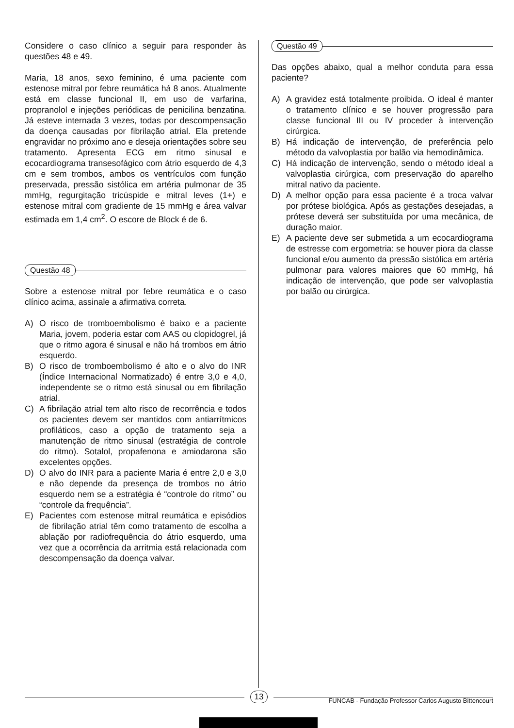Considere o caso clínico a seguir para responder às questões 48 e 49.
Maria, 18 anos, sexo feminino, é uma paciente com estenose mitral por febre reumática há 8 anos. Atualmente está em classe funcional II, em uso de varfarina, propranolol e injeções periódicas de penicilina benzatina. Já esteve internada 3 vezes, todas por descompensação da doença causadas por fibrilação atrial. Ela pretende engravidar no próximo ano e deseja orientações sobre seu tratamento. Apresenta ECG em ritmo sinusal e ecocardiograma transesofágico com átrio esquerdo de 4,3 cm e sem trombos, ambos os ventrículos com função preservada, pressão sistólica em artéria pulmonar de 35 mmHg, regurgitação tricúspide e mitral leves (1+) e estenose mitral com gradiente de 15 mmHg e área valvar estimada em 1,4 cm<sup>2</sup>. O escore de Block é de 6.
Questão 48
Sobre a estenose mitral por febre reumática e o caso clínico acima, assinale a afirmativa correta.
A) O risco de tromboembolismo é baixo e a paciente Maria, jovem, poderia estar com AAS ou clopidogrel, já que o ritmo agora é sinusal e não há trombos em átrio esquerdo.
B) O risco de tromboembolismo é alto e o alvo do INR (Índice Internacional Normatizado) é entre 3,0 e 4,0, independente se o ritmo está sinusal ou em fibrilação atrial.
C) A fibrilação atrial tem alto risco de recorrência e todos os pacientes devem ser mantidos com antiarrítmicos profiláticos, caso a opção de tratamento seja a manutenção de ritmo sinusal (estratégia de controle do ritmo). Sotalol, propafenona e amiodarona são excelentes opções.
D) O alvo do INR para a paciente Maria é entre 2,0 e 3,0 e não depende da presença de trombos no átrio esquerdo nem se a estratégia é “controle do ritmo” ou “controle da frequência”.
E) Pacientes com estenose mitral reumática e episódios de fibrilação atrial têm como tratamento de escolha a ablação por radiofrequência do átrio esquerdo, uma vez que a ocorrência da arritmia está relacionada com descompensação da doença valvar.
Questão 49
Das opções abaixo, qual a melhor conduta para essa paciente?
A) A gravidez está totalmente proibida. O ideal é manter o tratamento clínico e se houver progressão para classe funcional III ou IV proceder à intervenção cirúrgica.
B) Há indicação de intervenção, de preferência pelo método da valvoplastia por balão via hemodinâmica.
C) Há indicação de intervenção, sendo o método ideal a valvoplastia cirúrgica, com preservação do aparelho mitral nativo da paciente.
D) A melhor opção para essa paciente é a troca valvar por prótese biológica. Após as gestações desejadas, a prótese deverá ser substituída por uma mecânica, de duração maior.
E) A paciente deve ser submetida a um ecocardiograma de estresse com ergometria: se houver piora da classe funcional e/ou aumento da pressão sistólica em artéria pulmonar para valores maiores que 60 mmHg, há indicação de intervenção, que pode ser valvoplastia por balão ou cirúrgica.
13
FUNCAB - Fundação Professor Carlos Augusto Bittencourt